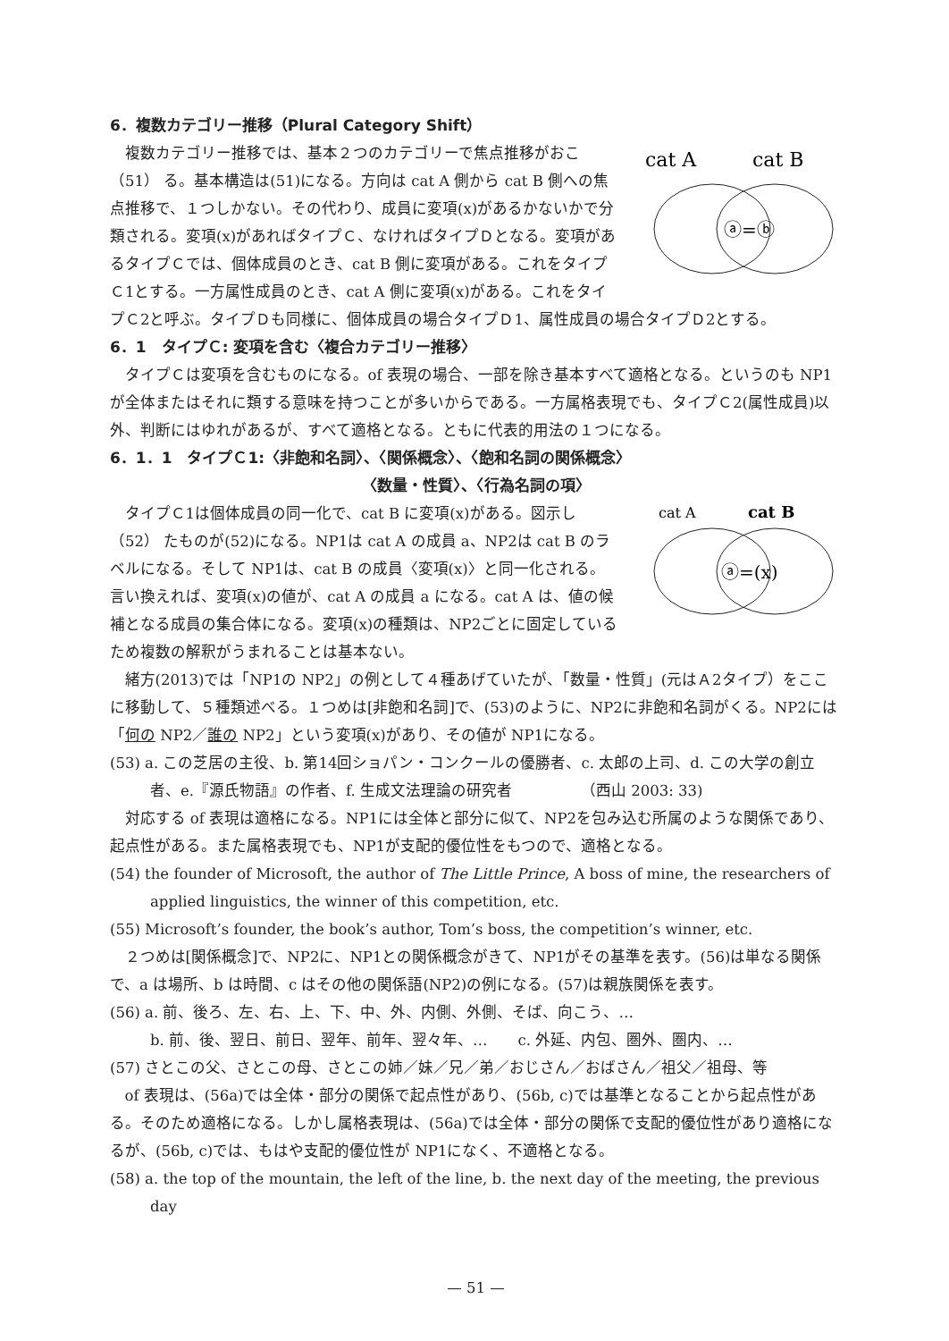6．複数カテゴリー推移（Plural Category Shift）
cat A
cat B
ⓐ=ⓑ
複数カテゴリー推移では、基本２つのカテゴリーで焦点推移がおこ（51） る。基本構造は(51)になる。方向は cat A 側から cat B 側への焦点推移で、１つしかない。その代わり、成員に変項(x)があるかないかで分類される。変項(x)があればタイプＣ、なければタイプＤとなる。変項があるタイプＣでは、個体成員のとき、cat B 側に変項がある。これをタイプＣ1とする。一方属性成員のとき、cat A 側に変項(x)がある。これをタイプＣ2と呼ぶ。タイプＤも同様に、個体成員の場合タイプＤ1、属性成員の場合タイプＤ2とする。
6．1　タイプＣ: 変項を含む〈複合カテゴリー推移〉
タイプＣは変項を含むものになる。of 表現の場合、一部を除き基本すべて適格となる。というのも NP1が全体またはそれに類する意味を持つことが多いからである。一方属格表現でも、タイプＣ2(属性成員)以外、判断にはゆれがあるが、すべて適格となる。ともに代表的用法の１つになる。
6．1．1　タイプＣ1:〈非飽和名詞〉、〈関係概念〉、〈飽和名詞の関係概念〉
〈数量・性質〉、〈行為名詞の項〉
cat A
cat B
ⓐ=(x)
タイプＣ1は個体成員の同一化で、cat B に変項(x)がある。図示し（52） たものが(52)になる。NP1は cat A の成員 a、NP2は cat B のラベルになる。そして NP1は、cat B の成員〈変項(x)〉と同一化される。言い換えれば、変項(x)の値が、cat A の成員 a になる。cat A は、値の候補となる成員の集合体になる。変項(x)の種類は、NP2ごとに固定しているため複数の解釈がうまれることは基本ない。
緒方(2013)では「NP1の NP2」の例として４種あげていたが、「数量・性質」(元はＡ2タイプ）をここに移動して、５種類述べる。１つめは[非飽和名詞]で、(53)のように、NP2に非飽和名詞がくる。NP2には「何の NP2／誰の NP2」という変項(x)があり、その値が NP1になる。
(53) a. この芝居の主役、b. 第14回ショパン・コンクールの優勝者、c. 太郎の上司、d. この大学の創立者、e.『源氏物語』の作者、f. 生成文法理論の研究者　　　　　（西山 2003: 33)
対応する of 表現は適格になる。NP1には全体と部分に似て、NP2を包み込む所属のような関係であり、起点性がある。また属格表現でも、NP1が支配的優位性をもつので、適格となる。
(54) the founder of Microsoft, the author of The Little Prince, A boss of mine, the researchers of applied linguistics, the winner of this competition, etc.
(55) Microsoft’s founder, the book’s author, Tom’s boss, the competition’s winner, etc.
２つめは[関係概念]で、NP2に、NP1との関係概念がきて、NP1がその基準を表す。(56)は単なる関係で、a は場所、b は時間、c はその他の関係語(NP2)の例になる。(57)は親族関係を表す。
(56) a. 前、後ろ、左、右、上、下、中、外、内側、外側、そば、向こう、…
b. 前、後、翌日、前日、翌年、前年、翌々年、…　　c. 外延、内包、圏外、圏内、…
(57) さとこの父、さとこの母、さとこの姉／妹／兄／弟／おじさん／おばさん／祖父／祖母、等
of 表現は、(56a)では全体・部分の関係で起点性があり、(56b, c)では基準となることから起点性がある。そのため適格になる。しかし属格表現は、(56a)では全体・部分の関係で支配的優位性があり適格になるが、(56b, c)では、もはや支配的優位性が NP1になく、不適格となる。
(58) a. the top of the mountain, the left of the line, b. the next day of the meeting, the previous day
— 51 —